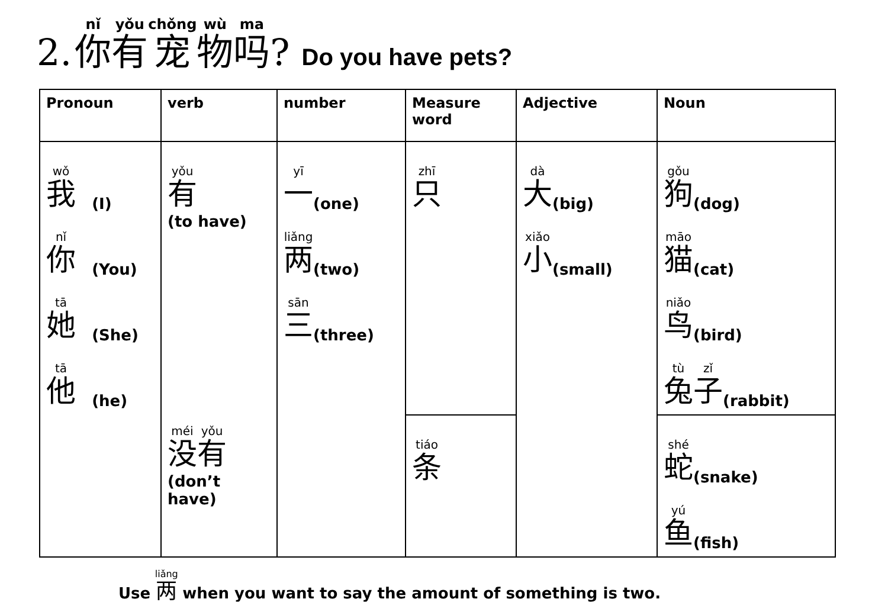2. 你有宠物吗? Do you have pets?
| Pronoun | verb | number | Measure word | Adjective | Noun |
| --- | --- | --- | --- | --- | --- |
| 我 (I) 你 (You) 她 (She) 他 (he) | 有 (to have) 没 有 (don’t have) | 一 (one) 两 (two) 三 (three) | 只 | 大 (big) 小 (small) | 狗 (dog) 猫 (cat) 鸟 (bird) 兔 子 (rabbit) |
| | | | 条 | | 蛇 (snake) 鱼 (fish) |
Use 两 when you want to say the amount of something is two.